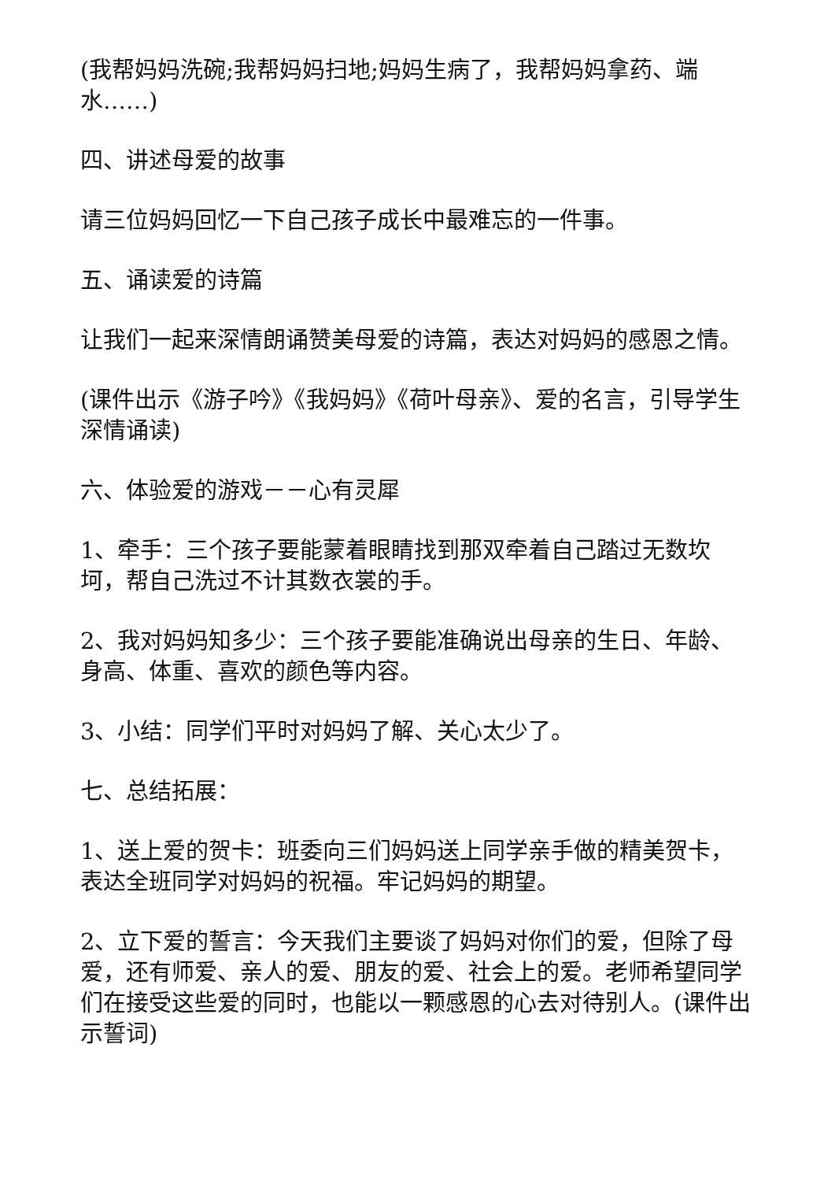(我帮妈妈洗碗;我帮妈妈扫地;妈妈生病了，我帮妈妈拿药、端水……)
四、讲述母爱的故事
请三位妈妈回忆一下自己孩子成长中最难忘的一件事。
五、诵读爱的诗篇
让我们一起来深情朗诵赞美母爱的诗篇，表达对妈妈的感恩之情。
(课件出示《游子吟》《我妈妈》《荷叶母亲》、爱的名言，引导学生深情诵读)
六、体验爱的游戏－－心有灵犀
1、牵手：三个孩子要能蒙着眼睛找到那双牵着自己踏过无数坎坷，帮自己洗过不计其数衣裳的手。
2、我对妈妈知多少：三个孩子要能准确说出母亲的生日、年龄、身高、体重、喜欢的颜色等内容。
3、小结：同学们平时对妈妈了解、关心太少了。
七、总结拓展：
1、送上爱的贺卡：班委向三们妈妈送上同学亲手做的精美贺卡，表达全班同学对妈妈的祝福。牢记妈妈的期望。
2、立下爱的誓言：今天我们主要谈了妈妈对你们的爱，但除了母爱，还有师爱、亲人的爱、朋友的爱、社会上的爱。老师希望同学们在接受这些爱的同时，也能以一颗感恩的心去对待别人。(课件出示誓词)